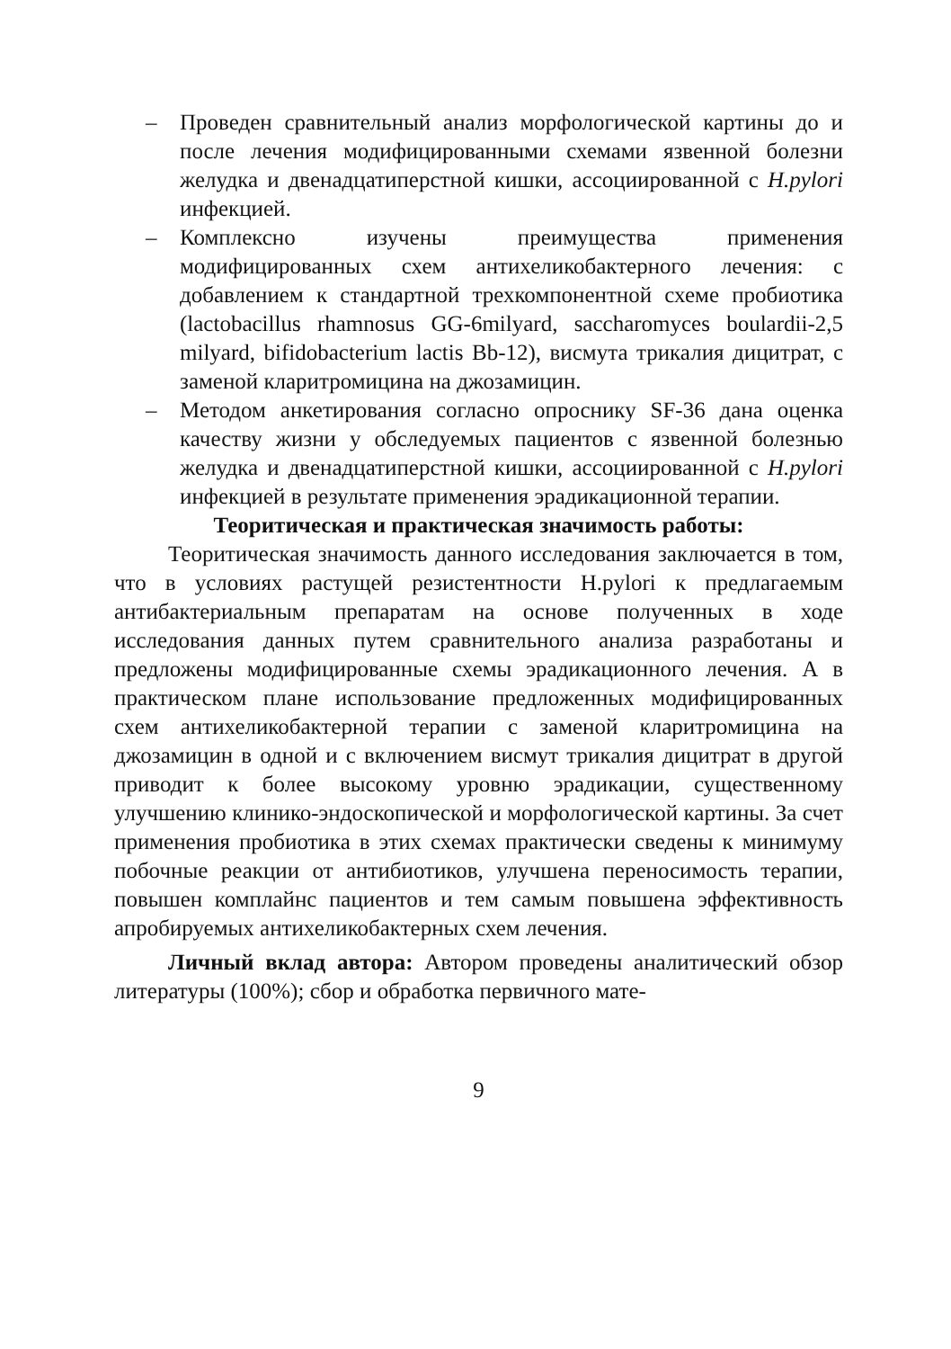– Проведен сравнительный анализ морфологической картины до и после лечения модифицированными схемами язвенной болезни желудка и двенадцатиперстной кишки, ассоциированной с H.pylori инфекцией.
– Комплексно изучены преимущества применения модифицированных схем антихеликобактерного лечения: с добавлением к стандартной трехкомпонентной схеме пробиотика (lactobacillus rhamnosus GG-6milyard, saccharomyces boulardii-2,5 milyard, bifidobacterium lactis Bb-12), висмута трикалия дицитрат, с заменой кларитромицина на джозамицин.
– Методом анкетирования согласно опроснику SF-36 дана оценка качеству жизни у обследуемых пациентов с язвенной болезнью желудка и двенадцатиперстной кишки, ассоциированной с H.pylori инфекцией в результате применения эрадикационной терапии.
Теоритическая и практическая значимость работы:
Теоритическая значимость данного исследования заключается в том, что в условиях растущей резистентности H.pylori к предлагаемым антибактериальным препаратам на основе полученных в ходе исследования данных путем сравнительного анализа разработаны и предложены модифицированные схемы эрадикационного лечения. А в практическом плане использование предложенных модифицированных схем антихеликобактерной терапии с заменой кларитромицина на джозамицин в одной и с включением висмут трикалия дицитрат в другой приводит к более высокому уровню эрадикации, существенному улучшению клинико-эндоскопической и морфологической картины. За счет применения пробиотика в этих схемах практически сведены к минимуму побочные реакции от антибиотиков, улучшена переносимость терапии, повышен комплайнс пациентов и тем самым повышена эффективность апробируемых антихеликобактерных схем лечения.
Личный вклад автора: Автором проведены аналитический обзор литературы (100%); сбор и обработка первичного мате-
9